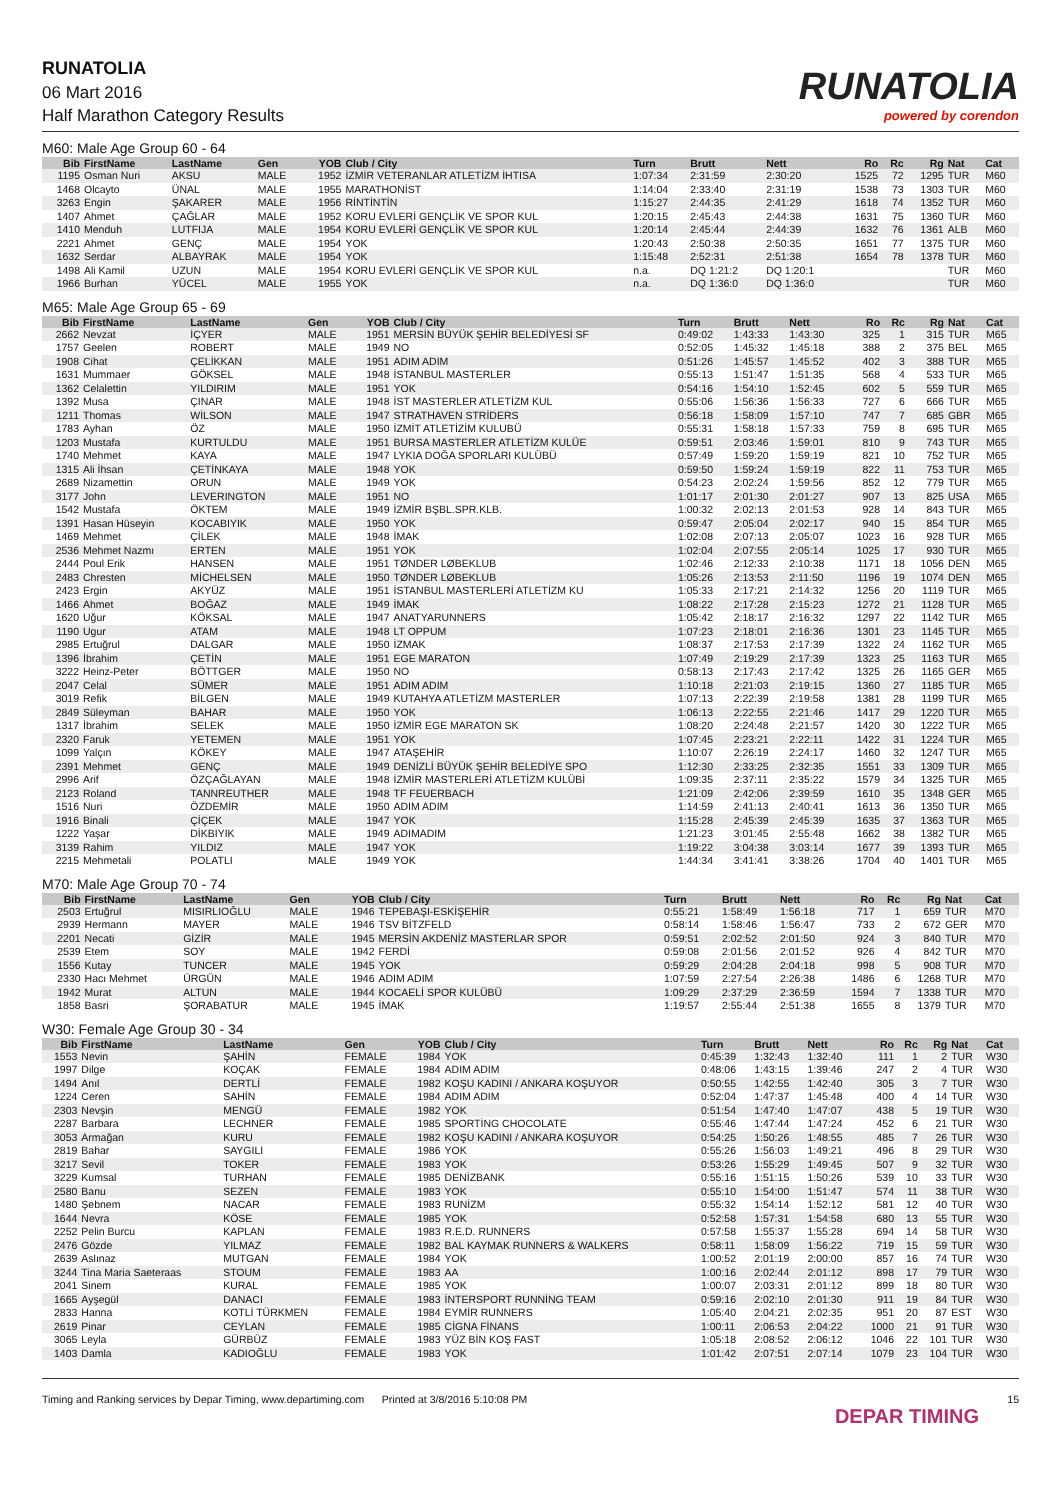RUNATOLIA
06 Mart 2016
Half Marathon Category Results
RUNATOLIA
powered by corendon
M60: Male Age Group 60 - 64
| Bib | FirstName | LastName | Gen | YOB | Club / City | Turn | Brutt | Nett | Ro | Rc | Rg | Nat | Cat |
| --- | --- | --- | --- | --- | --- | --- | --- | --- | --- | --- | --- | --- | --- |
| 1195 | Osman Nuri | AKSU | MALE | 1952 | İZMİR VETERANLAR ATLETİZM İHTISA | 1:07:34 | 2:31:59 | 2:30:20 | 1525 | 72 | 1295 | TUR | M60 |
| 1468 | Olcayto | ÜNAL | MALE | 1955 | MARATHONİST | 1:14:04 | 2:33:40 | 2:31:19 | 1538 | 73 | 1303 | TUR | M60 |
| 3263 | Engin | ŞAKARER | MALE | 1956 | RİNTİNTİN | 1:15:27 | 2:44:35 | 2:41:29 | 1618 | 74 | 1352 | TUR | M60 |
| 1407 | Ahmet | ÇAĞLAR | MALE | 1952 | KORU EVLERİ GENÇLİK VE SPOR KUL | 1:20:15 | 2:45:43 | 2:44:38 | 1631 | 75 | 1360 | TUR | M60 |
| 1410 | Menduh | LUTFIJA | MALE | 1954 | KORU EVLERİ GENÇLİK VE SPOR KUL | 1:20:14 | 2:45:44 | 2:44:39 | 1632 | 76 | 1361 | ALB | M60 |
| 2221 | Ahmet | GENÇ | MALE | 1954 | YOK | 1:20:43 | 2:50:38 | 2:50:35 | 1651 | 77 | 1375 | TUR | M60 |
| 1632 | Serdar | ALBAYRAK | MALE | 1954 | YOK | 1:15:48 | 2:52:31 | 2:51:38 | 1654 | 78 | 1378 | TUR | M60 |
| 1498 | Ali Kamil | UZUN | MALE | 1954 | KORU EVLERİ GENÇLİK VE SPOR KUL | n.a. | DQ 1:21:2 | DQ 1:20:1 | | | | TUR | M60 |
| 1966 | Burhan | YÜCEL | MALE | 1955 | YOK | n.a. | DQ 1:36:0 | DQ 1:36:0 | | | | TUR | M60 |
M65: Male Age Group 65 - 69
| Bib | FirstName | LastName | Gen | YOB | Club / City | Turn | Brutt | Nett | Ro | Rc | Rg | Nat | Cat |
| --- | --- | --- | --- | --- | --- | --- | --- | --- | --- | --- | --- | --- | --- |
| 2662 | Nevzat | İÇYER | MALE | 1951 | MERSİN BÜYÜK ŞEHİR BELEDİYESİ SF | 0:49:02 | 1:43:33 | 1:43:30 | 325 | 1 | 315 | TUR | M65 |
| 1757 | Geelen | ROBERT | MALE | 1949 | NO | 0:52:05 | 1:45:32 | 1:45:18 | 388 | 2 | 375 | BEL | M65 |
| 1908 | Cihat | ÇELİKKAN | MALE | 1951 | ADIM ADIM | 0:51:26 | 1:45:57 | 1:45:52 | 402 | 3 | 388 | TUR | M65 |
| 1631 | Mummaer | GÖKSEL | MALE | 1948 | İSTANBUL MASTERLER | 0:55:13 | 1:51:47 | 1:51:35 | 568 | 4 | 533 | TUR | M65 |
| 1362 | Celalettin | YILDIRIM | MALE | 1951 | YOK | 0:54:16 | 1:54:10 | 1:52:45 | 602 | 5 | 559 | TUR | M65 |
| 1392 | Musa | ÇINAR | MALE | 1948 | İST MASTERLER ATLETİZM KUL | 0:55:06 | 1:56:36 | 1:56:33 | 727 | 6 | 666 | TUR | M65 |
| 1211 | Thomas | WİLSON | MALE | 1947 | STRATHAVEN STRİDERS | 0:56:18 | 1:58:09 | 1:57:10 | 747 | 7 | 685 | GBR | M65 |
| 1783 | Ayhan | ÖZ | MALE | 1950 | İZMİT ATLETİZİM KULUBÜ | 0:55:31 | 1:58:18 | 1:57:33 | 759 | 8 | 695 | TUR | M65 |
| 1203 | Mustafa | KURTULDU | MALE | 1951 | BURSA MASTERLER ATLETİZM KULÜE | 0:59:51 | 2:03:46 | 1:59:01 | 810 | 9 | 743 | TUR | M65 |
| 1740 | Mehmet | KAYA | MALE | 1947 | LYKIA DOĞA SPORLARI KULÜBÜ | 0:57:49 | 1:59:20 | 1:59:19 | 821 | 10 | 752 | TUR | M65 |
| 1315 | Ali İhsan | ÇETİNKAYA | MALE | 1948 | YOK | 0:59:50 | 1:59:24 | 1:59:19 | 822 | 11 | 753 | TUR | M65 |
| 2689 | Nizamettin | ORUN | MALE | 1949 | YOK | 0:54:23 | 2:02:24 | 1:59:56 | 852 | 12 | 779 | TUR | M65 |
| 3177 | John | LEVERINGTON | MALE | 1951 | NO | 1:01:17 | 2:01:30 | 2:01:27 | 907 | 13 | 825 | USA | M65 |
| 1542 | Mustafa | ÖKTEM | MALE | 1949 | İZMİR BŞBL.SPR.KLB. | 1:00:32 | 2:02:13 | 2:01:53 | 928 | 14 | 843 | TUR | M65 |
| 1391 | Hasan Hüseyin | KOCABIYIK | MALE | 1950 | YOK | 0:59:47 | 2:05:04 | 2:02:17 | 940 | 15 | 854 | TUR | M65 |
| 1469 | Mehmet | ÇİLEK | MALE | 1948 | İMAK | 1:02:08 | 2:07:13 | 2:05:07 | 1023 | 16 | 928 | TUR | M65 |
| 2536 | Mehmet Nazmı | ERTEN | MALE | 1951 | YOK | 1:02:04 | 2:07:55 | 2:05:14 | 1025 | 17 | 930 | TUR | M65 |
| 2444 | Poul Erik | HANSEN | MALE | 1951 | TØNDER LØBEKLUB | 1:02:46 | 2:12:33 | 2:10:38 | 1171 | 18 | 1056 | DEN | M65 |
| 2483 | Chresten | MİCHELSEN | MALE | 1950 | TØNDER LØBEKLUB | 1:05:26 | 2:13:53 | 2:11:50 | 1196 | 19 | 1074 | DEN | M65 |
| 2423 | Ergin | AKYÜZ | MALE | 1951 | İSTANBUL MASTERLERİ ATLETİZM KU | 1:05:33 | 2:17:21 | 2:14:32 | 1256 | 20 | 1119 | TUR | M65 |
| 1466 | Ahmet | BOĞAZ | MALE | 1949 | İMAK | 1:08:22 | 2:17:28 | 2:15:23 | 1272 | 21 | 1128 | TUR | M65 |
| 1620 | Uğur | KÖKSAL | MALE | 1947 | ANATYARUNNERS | 1:05:42 | 2:18:17 | 2:16:32 | 1297 | 22 | 1142 | TUR | M65 |
| 1190 | Ugur | ATAM | MALE | 1948 | LT OPPUM | 1:07:23 | 2:18:01 | 2:16:36 | 1301 | 23 | 1145 | TUR | M65 |
| 2985 | Ertuğrul | DALGAR | MALE | 1950 | İZMAK | 1:08:37 | 2:17:53 | 2:17:39 | 1322 | 24 | 1162 | TUR | M65 |
| 1396 | İbrahim | ÇETİN | MALE | 1951 | EGE MARATON | 1:07:49 | 2:19:29 | 2:17:39 | 1323 | 25 | 1163 | TUR | M65 |
| 3222 | Heinz-Peter | BÖTTGER | MALE | 1950 | NO | 0:58:13 | 2:17:43 | 2:17:42 | 1325 | 26 | 1165 | GER | M65 |
| 2047 | Celal | SÜMER | MALE | 1951 | ADIM ADIM | 1:10:18 | 2:21:03 | 2:19:15 | 1360 | 27 | 1185 | TUR | M65 |
| 3019 | Refik | BİLGEN | MALE | 1949 | KUTAHYA ATLETİZM MASTERLER | 1:07:13 | 2:22:39 | 2:19:58 | 1381 | 28 | 1199 | TUR | M65 |
| 2849 | Süleyman | BAHAR | MALE | 1950 | YOK | 1:06:13 | 2:22:55 | 2:21:46 | 1417 | 29 | 1220 | TUR | M65 |
| 1317 | İbrahim | SELEK | MALE | 1950 | İZMİR EGE MARATON SK | 1:08:20 | 2:24:48 | 2:21:57 | 1420 | 30 | 1222 | TUR | M65 |
| 2320 | Faruk | YETEMEN | MALE | 1951 | YOK | 1:07:45 | 2:23:21 | 2:22:11 | 1422 | 31 | 1224 | TUR | M65 |
| 1099 | Yalçın | KÖKEY | MALE | 1947 | ATAŞEHİR | 1:10:07 | 2:26:19 | 2:24:17 | 1460 | 32 | 1247 | TUR | M65 |
| 2391 | Mehmet | GENÇ | MALE | 1949 | DENİZLİ BÜYÜK ŞEHİR BELEDİYE SPO | 1:12:30 | 2:33:25 | 2:32:35 | 1551 | 33 | 1309 | TUR | M65 |
| 2996 | Arif | ÖZÇAĞLAYAN | MALE | 1948 | İZMİR MASTERLERİ ATLETİZM KULÜBİ | 1:09:35 | 2:37:11 | 2:35:22 | 1579 | 34 | 1325 | TUR | M65 |
| 2123 | Roland | TANNREUTHER | MALE | 1948 | TF FEUERBACH | 1:21:09 | 2:42:06 | 2:39:59 | 1610 | 35 | 1348 | GER | M65 |
| 1516 | Nuri | ÖZDEMİR | MALE | 1950 | ADIM ADIM | 1:14:59 | 2:41:13 | 2:40:41 | 1613 | 36 | 1350 | TUR | M65 |
| 1916 | Binali | ÇİÇEK | MALE | 1947 | YOK | 1:15:28 | 2:45:39 | 2:45:39 | 1635 | 37 | 1363 | TUR | M65 |
| 1222 | Yaşar | DİKBIYIK | MALE | 1949 | ADIMADIM | 1:21:23 | 3:01:45 | 2:55:48 | 1662 | 38 | 1382 | TUR | M65 |
| 3139 | Rahim | YILDIZ | MALE | 1947 | YOK | 1:19:22 | 3:04:38 | 3:03:14 | 1677 | 39 | 1393 | TUR | M65 |
| 2215 | Mehmetali | POLATLI | MALE | 1949 | YOK | 1:44:34 | 3:41:41 | 3:38:26 | 1704 | 40 | 1401 | TUR | M65 |
M70: Male Age Group 70 - 74
| Bib | FirstName | LastName | Gen | YOB | Club / City | Turn | Brutt | Nett | Ro | Rc | Rg | Nat | Cat |
| --- | --- | --- | --- | --- | --- | --- | --- | --- | --- | --- | --- | --- | --- |
| 2503 | Ertuğrul | MISIRLIOĞLU | MALE | 1946 | TEPEBAŞI-ESKİŞEHİR | 0:55:21 | 1:58:49 | 1:56:18 | 717 | 1 | 659 | TUR | M70 |
| 2939 | Hermann | MAYER | MALE | 1946 | TSV BİTZFELD | 0:58:14 | 1:58:46 | 1:56:47 | 733 | 2 | 672 | GER | M70 |
| 2201 | Necati | GİZİR | MALE | 1945 | MERSİN AKDENİZ MASTERLAR SPOR | 0:59:51 | 2:02:52 | 2:01:50 | 924 | 3 | 840 | TUR | M70 |
| 2539 | Etem | SOY | MALE | 1942 | FERDİ | 0:59:08 | 2:01:56 | 2:01:52 | 926 | 4 | 842 | TUR | M70 |
| 1556 | Kutay | TUNCER | MALE | 1945 | YOK | 0:59:29 | 2:04:28 | 2:04:18 | 998 | 5 | 908 | TUR | M70 |
| 2330 | Hacı Mehmet | ÜRGÜN | MALE | 1946 | ADIM ADIM | 1:07:59 | 2:27:54 | 2:26:38 | 1486 | 6 | 1268 | TUR | M70 |
| 1942 | Murat | ALTUN | MALE | 1944 | KOCAELİ SPOR KULÜBÜ | 1:09:29 | 2:37:29 | 2:36:59 | 1594 | 7 | 1338 | TUR | M70 |
| 1858 | Basri | ŞORABATUR | MALE | 1945 | İMAK | 1:19:57 | 2:55:44 | 2:51:38 | 1655 | 8 | 1379 | TUR | M70 |
W30: Female Age Group 30 - 34
| Bib | FirstName | LastName | Gen | YOB | Club / City | Turn | Brutt | Nett | Ro | Rc | Rg | Nat | Cat |
| --- | --- | --- | --- | --- | --- | --- | --- | --- | --- | --- | --- | --- | --- |
| 1553 | Nevin | ŞAHİN | FEMALE | 1984 | YOK | 0:45:39 | 1:32:43 | 1:32:40 | 111 | 1 | 2 | TUR | W30 |
| 1997 | Dilge | KOÇAK | FEMALE | 1984 | ADIM ADIM | 0:48:06 | 1:43:15 | 1:39:46 | 247 | 2 | 4 | TUR | W30 |
| 1494 | Anıl | DERTLİ | FEMALE | 1982 | KOŞU KADINI / ANKARA KOŞUYOR | 0:50:55 | 1:42:55 | 1:42:40 | 305 | 3 | 7 | TUR | W30 |
| 1224 | Ceren | SAHİN | FEMALE | 1984 | ADIM ADIM | 0:52:04 | 1:47:37 | 1:45:48 | 400 | 4 | 14 | TUR | W30 |
| 2303 | Nevşin | MENGÜ | FEMALE | 1982 | YOK | 0:51:54 | 1:47:40 | 1:47:07 | 438 | 5 | 19 | TUR | W30 |
| 2287 | Barbara | LECHNER | FEMALE | 1985 | SPORTİNG CHOCOLATE | 0:55:46 | 1:47:44 | 1:47:24 | 452 | 6 | 21 | TUR | W30 |
| 3053 | Armağan | KURU | FEMALE | 1982 | KOŞU KADINI / ANKARA KOŞUYOR | 0:54:25 | 1:50:26 | 1:48:55 | 485 | 7 | 26 | TUR | W30 |
| 2819 | Bahar | SAYGILI | FEMALE | 1986 | YOK | 0:55:26 | 1:56:03 | 1:49:21 | 496 | 8 | 29 | TUR | W30 |
| 3217 | Sevil | TOKER | FEMALE | 1983 | YOK | 0:53:26 | 1:55:29 | 1:49:45 | 507 | 9 | 32 | TUR | W30 |
| 3229 | Kumsal | TURHAN | FEMALE | 1985 | DENİZBANK | 0:55:16 | 1:51:15 | 1:50:26 | 539 | 10 | 33 | TUR | W30 |
| 2580 | Banu | SEZEN | FEMALE | 1983 | YOK | 0:55:10 | 1:54:00 | 1:51:47 | 574 | 11 | 38 | TUR | W30 |
| 1480 | Şebnem | NACAR | FEMALE | 1983 | RUNİZM | 0:55:32 | 1:54:14 | 1:52:12 | 581 | 12 | 40 | TUR | W30 |
| 1644 | Nevra | KÖSE | FEMALE | 1985 | YOK | 0:52:58 | 1:57:31 | 1:54:58 | 680 | 13 | 55 | TUR | W30 |
| 2252 | Pelin Burcu | KAPLAN | FEMALE | 1983 | R.E.D. RUNNERS | 0:57:58 | 1:55:37 | 1:55:28 | 694 | 14 | 58 | TUR | W30 |
| 2476 | Gözde | YILMAZ | FEMALE | 1982 | BAL KAYMAK RUNNERS & WALKERS | 0:58:11 | 1:58:09 | 1:56:22 | 719 | 15 | 59 | TUR | W30 |
| 2639 | Aslınaz | MUTGAN | FEMALE | 1984 | YOK | 1:00:52 | 2:01:19 | 2:00:00 | 857 | 16 | 74 | TUR | W30 |
| 3244 | Tina Maria Saeteraas | STOUM | FEMALE | 1983 | AA | 1:00:16 | 2:02:44 | 2:01:12 | 898 | 17 | 79 | TUR | W30 |
| 2041 | Sinem | KURAL | FEMALE | 1985 | YOK | 1:00:07 | 2:03:31 | 2:01:12 | 899 | 18 | 80 | TUR | W30 |
| 1665 | Ayşegül | DANACI | FEMALE | 1983 | İNTERSPORT RUNNİNG TEAM | 0:59:16 | 2:02:10 | 2:01:30 | 911 | 19 | 84 | TUR | W30 |
| 2833 | Hanna | KOTLİ TÜRKMEN | FEMALE | 1984 | EYMİR RUNNERS | 1:05:40 | 2:04:21 | 2:02:35 | 951 | 20 | 87 | EST | W30 |
| 2619 | Pinar | CEYLAN | FEMALE | 1985 | CİGNA FİNANS | 1:00:11 | 2:06:53 | 2:04:22 | 1000 | 21 | 91 | TUR | W30 |
| 3065 | Leyla | GÜRBÜZ | FEMALE | 1983 | YÜZ BİN KOŞ FAST | 1:05:18 | 2:08:52 | 2:06:12 | 1046 | 22 | 101 | TUR | W30 |
| 1403 | Damla | KADIOĞLU | FEMALE | 1983 | YOK | 1:01:42 | 2:07:51 | 2:07:14 | 1079 | 23 | 104 | TUR | W30 |
Timing and Ranking services by Depar Timing, www.departiming.com Printed at 3/8/2016 5:10:08 PM 15
DEPAR TIMING